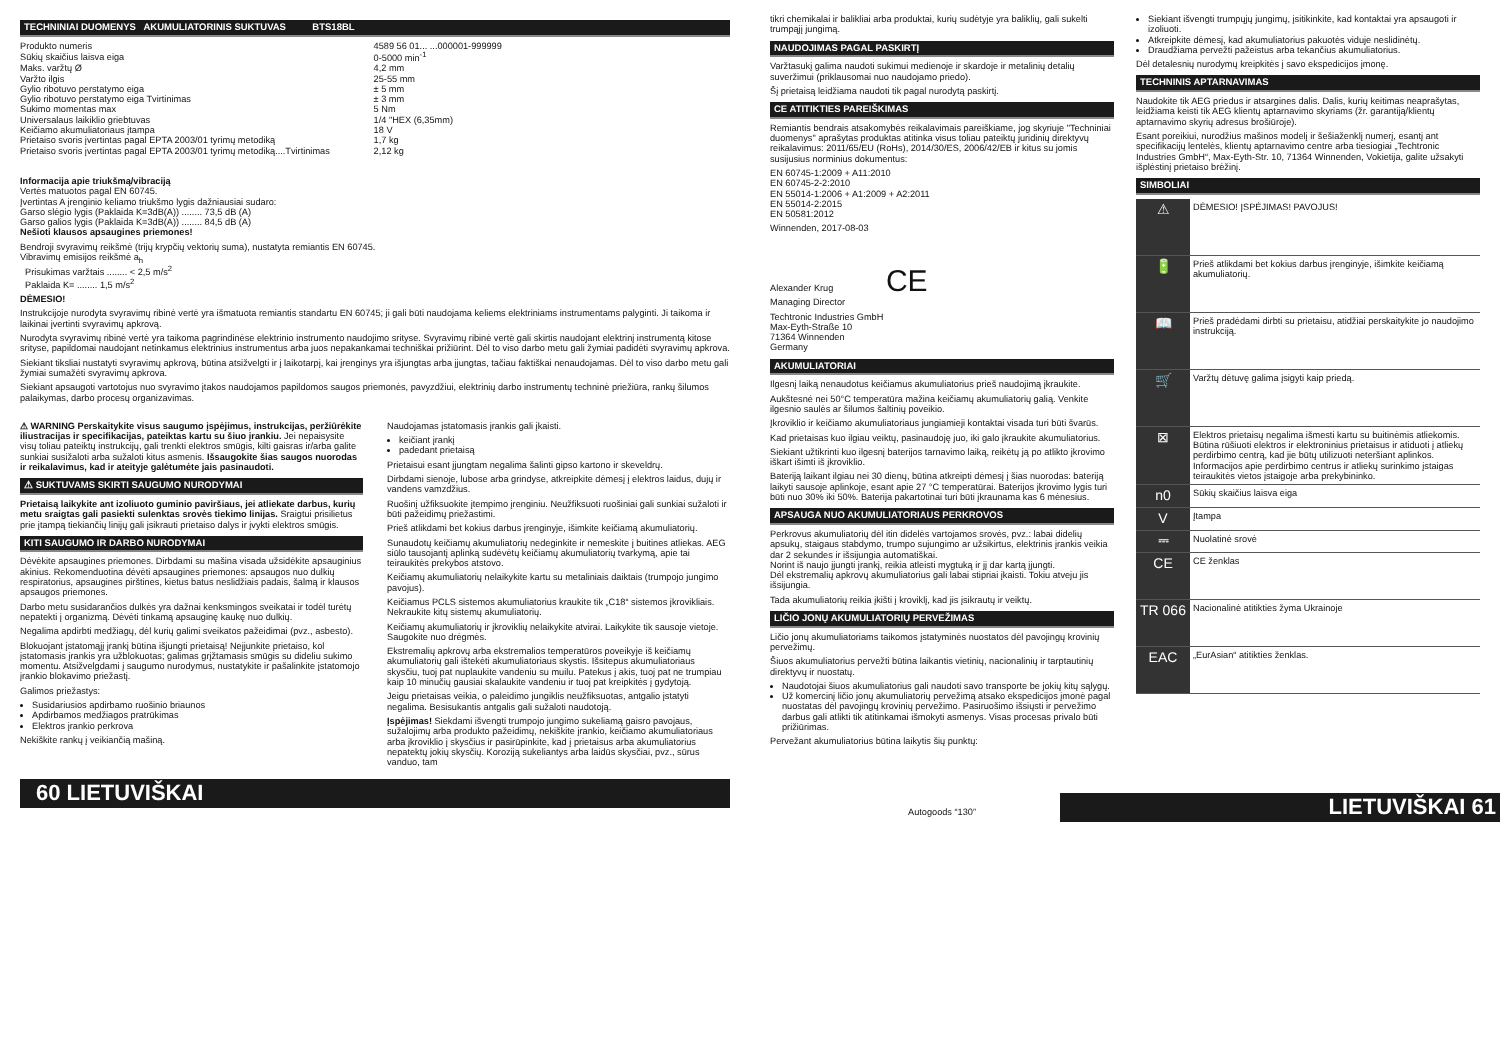TECHNINIAI DUOMENYS AKUMULIATORINIS SUKTUVAS BTS18BL
| Produkto numeris | 4589 56 01... ...000001-999999 |
| Sūkių skaičius laisva eiga | 0-5000 min<sup>-1</sup> |
| Maks. varžtų Ø | 4,2 mm |
| Varžto ilgis | 25-55 mm |
| Gylio ribotuvo perstatymo eiga | ± 5 mm |
| Gylio ribotuvo perstatymo eiga Tvirtinimas | ± 3 mm |
| Sukimo momentas max | 5 Nm |
| Universalaus laikiklio griebtuvas | 1/4 "HEX (6,35mm) |
| Keičiamo akumuliatoriaus įtampa | 18 V |
| Prietaiso svoris įvertintas pagal EPTA 2003/01 tyrimų metodiką | 1,7 kg |
| Prietaiso svoris įvertintas pagal EPTA 2003/01 tyrimų metodiką....Tvirtinimas | 2,12 kg |
Informacija apie triukšmą/vibraciją
Vertės matuotos pagal EN 60745.
Įvertintas A įrenginio keliamo triukšmo lygis dažniausiai sudaro:
Garso slėgio lygis (Paklaida K=3dB(A)) ........ 73,5 dB (A)
Garso galios lygis (Paklaida K=3dB(A)) ........ 84,5 dB (A)
Nešioti klausos apsaugines priemones!
Bendroji svyravimų reikšmė (trijų krypčių vektorių suma), nustatyta remiantis EN 60745.
Vibravimų emisijos reikšmė a<sub>h</sub>
Prisukimas varžtais ........ < 2,5 m/s<sup>2</sup>
Paklaida K= ........ 1,5 m/s<sup>2</sup>
DĖMESIO!
Instrukcijoje nurodyta svyravimų ribinė vertė yra išmatuota remiantis standartu EN 60745; ji gali būti naudojama keliems elektriniams instrumentams palyginti. Ji taikoma ir laikinai įvertinti svyravimų apkrovą.
Nurodyta svyravimų ribinė vertė yra taikoma pagrindinėse elektrinio instrumento naudojimo srityse. Svyravimų ribinė vertė gali skirtis naudojant elektrinį instrumentą kitose srityse, papildomai naudojant netinkamus elektrinius instrumentus arba juos nepakankamai techniškai prižiūrint. Dėl to viso darbo metu gali žymiai padidėti svyravimų apkrova.
Siekiant tiksliai nustatyti svyravimų apkrovą, būtina atsižvelgti ir į laikotarpį, kai įrenginys yra išjungtas arba įjungtas, tačiau faktiškai nenaudojamas. Dėl to viso darbo metu gali žymiai sumažėti svyravimų apkrova.
Siekiant apsaugoti vartotojus nuo svyravimo įtakos naudojamos papildomos saugos priemonės, pavyzdžiui, elektrinių darbo instrumentų techninė priežiūra, rankų šilumos palaikymas, darbo procesų organizavimas.
⚠ WARNING Perskaitykite visus saugumo įspėjimus, instrukcijas, peržiūrėkite iliustracijas ir specifikacijas, pateiktas kartu su šiuo įrankiu. Jei nepaisysite visų toliau pateiktų instrukcijų, gali trenkti elektros smūgis, kilti gaisras ir/arba galite sunkiai susižaloti arba sužaloti kitus asmenis. Išsaugokite šias saugos nuorodas ir reikalavimus, kad ir ateityje galėtumėte jais pasinaudoti.
⚠ SUKTUVAMS SKIRTI SAUGUMO NURODYMAI
Prietaisą laikykite ant izoliuoto guminio paviršiaus, jei atliekate darbus, kurių metu sraigtas gali pasiekti sulenktas srovės tiekimo linijas. Sraigtui prisilietus prie įtampą tiekiančių linijų gali įsikrauti prietaiso dalys ir įvykti elektros smūgis.
KITI SAUGUMO IR DARBO NURODYMAI
Dėvėkite apsaugines priemones. Dirbdami su mašina visada užsidėkite apsauginius akinius. Rekomenduotina dėvėti apsaugines priemones: apsaugos nuo dulkių respiratorius, apsaugines pirštines, kietus batus neslidžiais padais, šalmą ir klausos apsaugos priemones.
Darbo metu susidarančios dulkės yra dažnai kenksmingos sveikatai ir todėl turėtų nepatekti į organizmą. Dėvėti tinkamą apsauginę kaukę nuo dulkių.
Negalima apdirbti medžiagų, dėl kurių galimi sveikatos pažeidimai (pvz., asbesto).
Blokuojant įstatomąjį įrankį būtina išjungti prietaisą! Neįjunkite prietaiso, kol įstatomasis įrankis yra užblokuotas; galimas grįžtamasis smūgis su dideliu sukimo momentu. Atsižvelgdami į saugumo nurodymus, nustatykite ir pašalinkite įstatomojo įrankio blokavimo priežastį.
Galimos priežastys:
Susidariusios apdirbamo ruošinio briaunos
Apdirbamos medžiagos pratrūkimas
Elektros įrankio perkrova
Nekiškite rankų į veikiančią mašiną.
Naudojamas įstatomasis įrankis gali įkaisti.
keičiant įrankį
padedant prietaisą
Prietaisui esant įjungtam negalima šalinti gipso kartono ir skeveldrų.
Dirbdami sienoje, lubose arba grindyse, atkreipkite dėmesį į elektros laidus, dujų ir vandens vamzdžius.
Ruošinį užfiksuokite įtempimo įrenginiu. Neužfiksuoti ruošiniai gali sunkiai sužaloti ir būti pažeidimų priežastimi.
Prieš atlikdami bet kokius darbus įrenginyje, išimkite keičiamą akumuliatorių.
Sunaudotų keičiamų akumuliatorių nedeginkite ir nemeskite į buitines atliekas. AEG siūlo tausojantį aplinką sudėvėtų keičiamų akumuliatorių tvarkymą, apie tai teiraukitės prekybos atstovo.
Keičiamų akumuliatorių nelaikykite kartu su metaliniais daiktais (trumpojo jungimo pavojus).
Keičiamus PCLS sistemos akumuliatorius kraukite tik „C18“ sistemos įkrovikliais. Nekraukite kitų sistemų akumuliatorių.
Keičiamų akumuliatorių ir įkroviklių nelaikykite atvirai. Laikykite tik sausoje vietoje. Saugokite nuo drėgmės.
Ekstremalių apkrovų arba ekstremalios temperatūros poveikyje iš keičiamų akumuliatorių gali ištekėti akumuliatoriaus skystis. Išsitepus akumuliatoriaus skysčiu, tuoj pat nuplaukite vandeniu su muilu. Patekus į akis, tuoj pat ne trumpiau kaip 10 minučių gausiai skalaukite vandeniu ir tuoj pat kreipkitės į gydytoją.
Jeigu prietaisas veikia, o paleidimo jungiklis neužfiksuotas, antgalio įstatyti negalima. Besisukantis antgalis gali sužaloti naudotoją.
Įspėjimas! Siekdami išvengti trumpojo jungimo sukeliamą gaisro pavojaus, sužalojimų arba produkto pažeidimų, nekiškite įrankio, keičiamo akumuliatoriaus arba įkroviklio į skysčius ir pasirūpinkite, kad į prietaisus arba akumuliatorius nepatektų jokių skysčių. Koroziją sukeliantys arba laidūs skysčiai, pvz., sūrus vanduo, tam
60 LIETUVIŠKAI
tikri chemikalai ir balikliai arba produktai, kurių sudėtyje yra baliklių, gali sukelti trumpąjį jungimą.
NAUDOJIMAS PAGAL PASKIRTĮ
Varžtasukį galima naudoti sukimui medienoje ir skardoje ir metalinių detalių suveržimui (priklausomai nuo naudojamo priedo).
Šį prietaisą leidžiama naudoti tik pagal nurodytą paskirtį.
CE ATITIKTIES PAREIŠKIMAS
Remiantis bendrais atsakomybės reikalavimais pareiškiame, jog skyriuje "Techniniai duomenys" aprašytas produktas atitinka visus toliau pateiktų juridinių direktyvų reikalavimus: 2011/65/EU (RoHs), 2014/30/ES, 2006/42/EB ir kitus su jomis susijusius norminius dokumentus:
EN 60745-1:2009 + A11:2010
EN 60745-2-2:2010
EN 55014-1:2006 + A1:2009 + A2:2011
EN 55014-2:2015
EN 50581:2012
Winnenden, 2017-08-03
Alexander Krug CE
Managing Director
Techtronic Industries GmbH
Max-Eyth-Straße 10
71364 Winnenden
Germany
AKUMULIATORIAI
Ilgesnį laiką nenaudotus keičiamus akumuliatorius prieš naudojimą įkraukite.
Aukštesnė nei 50°C temperatūra mažina keičiamų akumuliatorių galią. Venkite ilgesnio saulės ar šilumos šaltinių poveikio.
Įkroviklio ir keičiamo akumuliatoriaus jungiamieji kontaktai visada turi būti švarūs.
Kad prietaisas kuo ilgiau veiktų, pasinaudoję juo, iki galo įkraukite akumuliatorius.
Siekiant užtikrinti kuo ilgesnį baterijos tarnavimo laiką, reikėtų ją po atlikto įkrovimo iškart išimti iš įkroviklio.
Bateriją laikant ilgiau nei 30 dienų, būtina atkreipti dėmesį į šias nuorodas: bateriją laikyti sausoje aplinkoje, esant apie 27 °C temperatūrai. Baterijos įkrovimo lygis turi būti nuo 30% iki 50%. Baterija pakartotinai turi būti įkraunama kas 6 mėnesius.
APSAUGA NUO AKUMULIATORIAUS PERKROVOS
Perkrovus akumuliatorių dėl itin didelės vartojamos srovės, pvz.: labai didelių apsukų, staigaus stabdymo, trumpo sujungimo ar užsikirtus, elektrinis įrankis veikia dar 2 sekundes ir išsijungia automatiškai.
Norint iš naujo įjungti įrankį, reikia atleisti mygtuką ir jį dar kartą įjungti.
Dėl ekstremalių apkrovų akumuliatorius gali labai stipriai įkaisti. Tokiu atveju jis išsijungia.
Tada akumuliatorių reikia įkišti į kroviklį, kad jis įsikrautų ir veiktų.
LIČIO JONŲ AKUMULIATORIŲ PERVEŽIMAS
Ličio jonų akumuliatoriams taikomos įstatyminės nuostatos dėl pavojingų krovinių pervežimų.
Šiuos akumuliatorius pervežti būtina laikantis vietinių, nacionalinių ir tarptautinių direktyvų ir nuostatų.
Naudotojai šiuos akumuliatorius gali naudoti savo transporte be jokių kitų sąlygų.
Už komercinį ličio jonų akumuliatorių pervežimą atsako ekspedicijos įmonė pagal nuostatas dėl pavojingų krovinių pervežimo. Pasiruošimo išsiųsti ir pervežimo darbus gali atlikti tik atitinkamai išmokyti asmenys. Visas procesas privalo būti prižiūrimas.
Pervežant akumuliatorius būtina laikytis šių punktų:
Autogoods “130”
Siekiant išvengti trumpųjų jungimų, įsitikinkite, kad kontaktai yra apsaugoti ir izoliuoti.
Atkreipkite dėmesį, kad akumuliatorius pakuotės viduje neslidinėtų.
Draudžiama pervežti pažeistus arba tekančius akumuliatorius.
Dėl detalesnių nurodymų kreipkitės į savo ekspedicijos įmonę.
TECHNINIS APTARNAVIMAS
Naudokite tik AEG priedus ir atsargines dalis. Dalis, kurių keitimas neaprašytas, leidžiama keisti tik AEG klientų aptarnavimo skyriams (žr. garantiją/klientų aptarnavimo skyrių adresus brošiūroje).
Esant poreikiui, nurodžius mašinos modelį ir šešiaženklį numerį, esantį ant specifikacijų lentelės, klientų aptarnavimo centre arba tiesiogiai „Techtronic Industries GmbH“, Max-Eyth-Str. 10, 71364 Winnenden, Vokietija, galite užsakyti išplėstinį prietaiso brėžinį.
SIMBOLIAI
| ⚠ | DĖMESIO! ĮSPĖJIMAS! PAVOJUS! |
| 🔋 | Prieš atlikdami bet kokius darbus įrenginyje, išimkite keičiamą akumuliatorių. |
| 📖 | Prieš pradėdami dirbti su prietaisu, atidžiai perskaitykite jo naudojimo instrukciją. |
| 🛒 | Varžtų dėtuvę galima įsigyti kaip priedą. |
| ⊠ | Elektros prietaisų negalima išmesti kartu su buitinėmis atliekomis. Būtina rūšiuoti elektros ir elektroninius prietaisus ir atiduoti į atliekų perdirbimo centrą, kad jie būtų utilizuoti neteršiant aplinkos. Informacijos apie perdirbimo centrus ir atliekų surinkimo įstaigas teiraukitės vietos įstaigoje arba prekybininko. |
| n0 | Sūkių skaičius laisva eiga |
| V | Įtampa |
| ⎓ | Nuolatinė srovė |
| CE | CE ženklas |
| TR 066 | Nacionalinė atitikties žyma Ukrainoje |
| EAC | „EurAsian“ atitikties ženklas. |
LIETUVIŠKAI 61